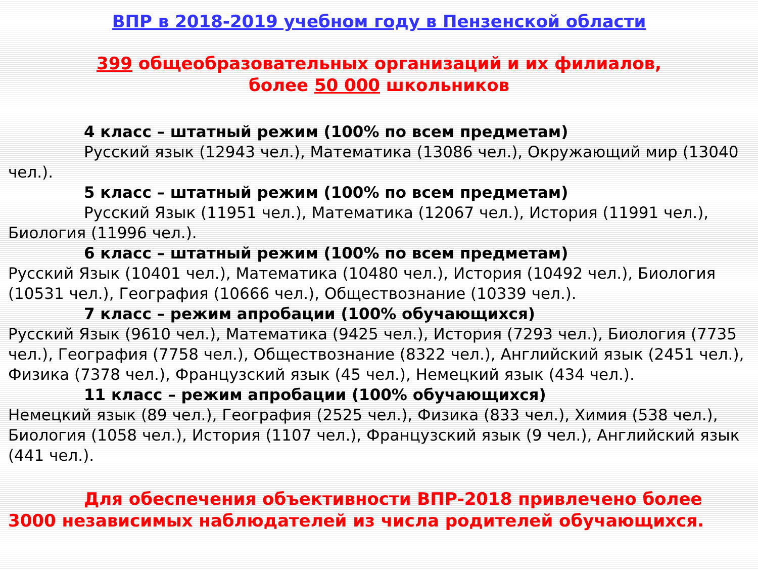ВПР в 2018-2019 учебном году в Пензенской области
399 общеобразовательных организаций и их филиалов,
более 50 000 школьников
4 класс – штатный режим (100% по всем предметам)
Русский язык (12943 чел.), Математика (13086 чел.), Окружающий мир (13040 чел.).
5 класс – штатный режим (100% по всем предметам)
Русский Язык (11951 чел.), Математика (12067 чел.), История (11991 чел.), Биология (11996 чел.).
6 класс – штатный режим (100% по всем предметам)
Русский Язык (10401 чел.), Математика (10480 чел.), История (10492 чел.), Биология (10531 чел.), География (10666 чел.), Обществознание (10339 чел.).
7 класс – режим апробации (100% обучающихся)
Русский Язык (9610 чел.), Математика (9425 чел.), История (7293 чел.), Биология (7735 чел.), География (7758 чел.), Обществознание (8322 чел.), Английский язык (2451 чел.), Физика (7378 чел.), Французский язык (45 чел.), Немецкий язык (434 чел.).
11 класс – режим апробации (100% обучающихся)
Немецкий язык (89 чел.), География (2525 чел.), Физика (833 чел.), Химия (538 чел.), Биология (1058 чел.), История (1107 чел.), Французский язык (9 чел.), Английский язык (441 чел.).
Для обеспечения объективности ВПР-2018 привлечено более 3000 независимых наблюдателей из числа родителей обучающихся.